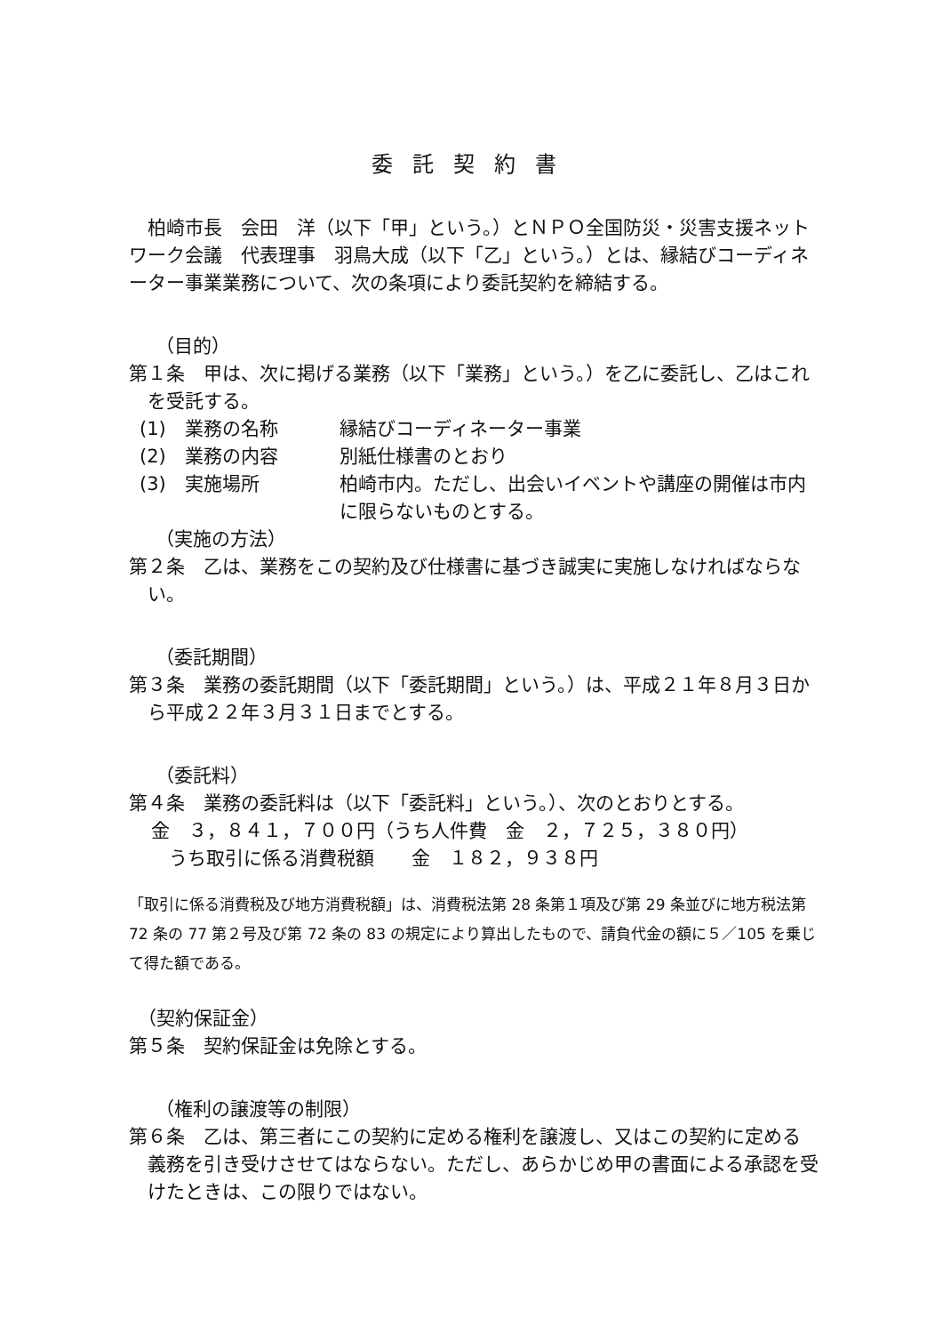委託契約書
柏崎市長　会田　洋（以下「甲」という。）とＮＰＯ全国防災・災害支援ネットワーク会議　代表理事　羽鳥大成（以下「乙」という。）とは、縁結びコーディネーター事業業務について、次の条項により委託契約を締結する。
（目的）
第１条　甲は、次に掲げる業務（以下「業務」という。）を乙に委託し、乙はこれを受託する。
(1)　業務の名称 縁結びコーディネーター事業
(2)　業務の内容 別紙仕様書のとおり
(3)　実施場所 柏崎市内。ただし、出会いイベントや講座の開催は市内に限らないものとする。
（実施の方法）
第２条　乙は、業務をこの契約及び仕様書に基づき誠実に実施しなければならない。
（委託期間）
第３条　業務の委託期間（以下「委託期間」という。）は、平成２１年８月３日から平成２２年３月３１日までとする。
（委託料）
第４条　業務の委託料は（以下「委託料」という。）、次のとおりとする。
金　３，８４１，７００円（うち人件費　金　２，７２５，３８０円）
うち取引に係る消費税額　　金　１８２，９３８円
「取引に係る消費税及び地方消費税額」は、消費税法第 28 条第１項及び第 29 条並びに地方税法第 72 条の 77 第２号及び第 72 条の 83 の規定により算出したもので、請負代金の額に５／105 を乗じて得た額である。
（契約保証金）
第５条　契約保証金は免除とする。
（権利の譲渡等の制限）
第６条　乙は、第三者にこの契約に定める権利を譲渡し、又はこの契約に定める義務を引き受けさせてはならない。ただし、あらかじめ甲の書面による承認を受けたときは、この限りではない。